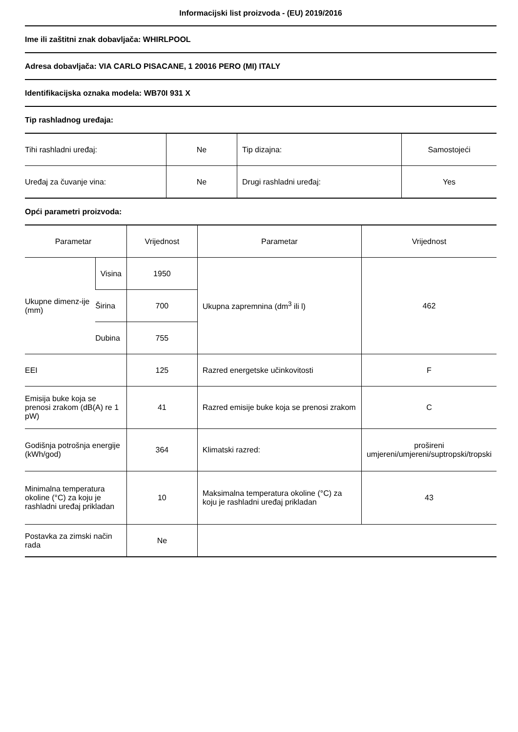Informacijski list proizvoda - (EU) 2019/2016
Ime ili zaštitni znak dobavljača: WHIRLPOOL
Adresa dobavljača: VIA CARLO PISACANE, 1 20016 PERO (MI) ITALY
Identifikacijska oznaka modela: WB70I 931 X
Tip rashladnog uređaja:
| Tihi rashladni uređaj: | Ne | Tip dizajna: | Samostojeći |
| Uređaj za čuvanje vina: | Ne | Drugi rashladni uređaj: | Yes |
Opći parametri proizvoda:
| Parametar | | Vrijednost | Parametar | Vrijednost |
| Ukupne dimenz-ije (mm) | Visina | 1950 | Ukupna zapremnina (dm<sup>3</sup> ili l) | 462 |
| | Širina | 700 | | |
| | Dubina | 755 | | |
| EEI | | 125 | Razred energetske učinkovitosti | F |
| Emisija buke koja se prenosi zrakom (dB(A) re 1 pW) | | 41 | Razred emisije buke koja se prenosi zrakom | C |
| Godišnja potrošnja energije (kWh/god) | | 364 | Klimatski razred: | prošireni umjereni/umjereni/suptropski/tropski |
| Minimalna temperatura okoline (°C) za koju je rashladni uređaj prikladan | | 10 | Maksimalna temperatura okoline (°C) za koju je rashladni uređaj prikladan | 43 |
| Postavka za zimski način rada | | Ne | | |